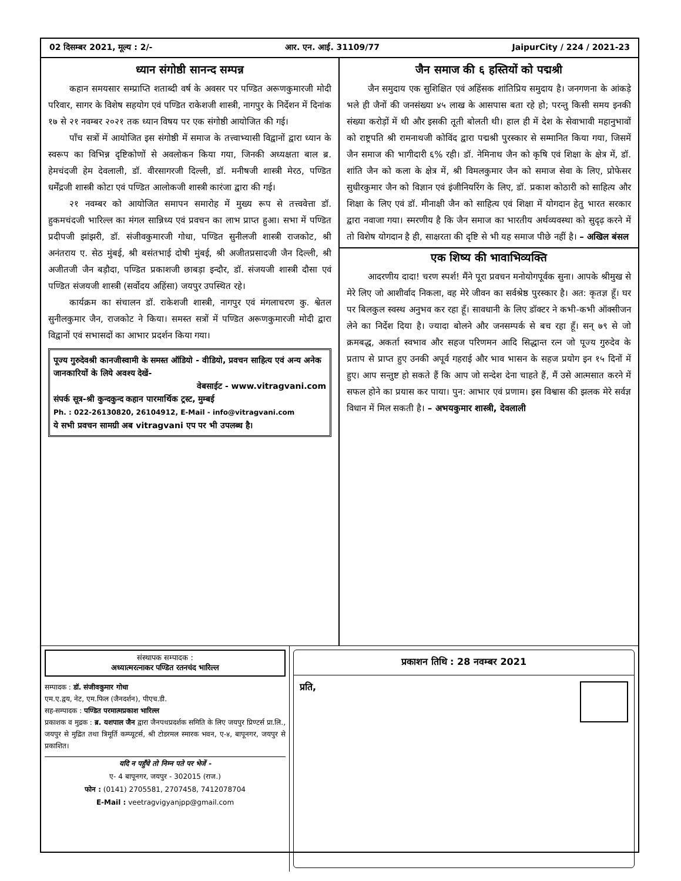02 दिसम्बर 2021, मूल्य : 2/- आर. एन. आई. 31109/77 JaipurCity / 224 / 2021-23
ध्यान संगोष्ठी सानन्द सम्पन्न
कहान समयसार सम्प्राप्ति शताब्दी वर्ष के अवसर पर पण्डित अरूणकुमारजी मोदी परिवार, सागर के विशेष सहयोग एवं पण्डित राकेशजी शास्त्री, नागपुर के निर्देशन में दिनांक १७ से २१ नवम्बर २०२१ तक ध्यान विषय पर एक संगोष्ठी आयोजित की गई।
पाँच सत्रों में आयोजित इस संगोष्ठी में समाज के तत्त्वाभ्यासी विद्वानों द्वारा ध्यान के स्वरूप का विभिन्न दृष्टिकोणों से अवलोकन किया गया, जिनकी अध्यक्षता बाल ब्र. हेमचंदजी हेम देवलाली, डॉ. वीरसागरजी दिल्ली, डॉ. मनीषजी शास्त्री मेरठ, पण्डित धर्मेंद्रजी शास्त्री कोटा एवं पण्डित आलोकजी शास्त्री कारंजा द्वारा की गई।
२१ नवम्बर को आयोजित समापन समारोह में मुख्य रूप से तत्त्ववेत्ता डॉ. हुकमचंदजी भारिल्ल का मंगल सान्निध्य एवं प्रवचन का लाभ प्राप्त हुआ। सभा में पण्डित प्रदीपजी झांझरी, डॉ. संजीवकुमारजी गोधा, पण्डित सुनीलजी शास्त्री राजकोट, श्री अनंतराय ए. सेठ मुंबई, श्री बसंतभाई दोषी मुंबई, श्री अजीतप्रसादजी जैन दिल्ली, श्री अजीतजी जैन बड़ौदा, पण्डित प्रकाशजी छाबड़ा इन्दौर, डॉ. संजयजी शास्त्री दौसा एवं पण्डित संजयजी शास्त्री (सर्वोदय अहिंसा) जयपुर उपस्थित रहे।
कार्यक्रम का संचालन डॉ. राकेशजी शास्त्री, नागपुर एवं मंगलाचरण कु. श्वेतल सुनीलकुमार जैन, राजकोट ने किया। समस्त सत्रों में पण्डित अरूणकुमारजी मोदी द्वारा विद्वानों एवं सभासदों का आभार प्रदर्शन किया गया।
पूज्य गुरुदेवश्री कानजीस्वामी के समस्त ऑडियो - वीडियो, प्रवचन साहित्य एवं अन्य अनेक जानकारियों के लिये अवश्य देखें-
वेबसाईट - www.vitragvani.com
संपर्क सूत्र-श्री कुन्दकुन्द कहान पारमार्थिक ट्रस्ट, मुम्बई
Ph. : 022-26130820, 26104912, E-Mail - info@vitragvani.com
ये सभी प्रवचन सामग्री अब vitragvani एप पर भी उपलब्ध है।
जैन समाज की ६ हस्तियों को पद्मश्री
जैन समुदाय एक सुशिक्षित एवं अहिंसक शांतिप्रिय समुदाय है। जनगणना के आंकड़े भले ही जैनों की जनसंख्या ४५ लाख के आसपास बता रहे हो; परन्तु किसी समय इनकी संख्या करोड़ों में थी और इसकी तूती बोलती थी। हाल ही में देश के सेवाभावी महानुभावों को राष्ट्रपति श्री रामनाथजी कोविंद द्वारा पद्मश्री पुरस्कार से सम्मानित किया गया, जिसमें जैन समाज की भागीदारी ६% रही। डॉ. नेमिनाथ जैन को कृषि एवं शिक्षा के क्षेत्र में, डॉ. शांति जैन को कला के क्षेत्र में, श्री विमलकुमार जैन को समाज सेवा के लिए, प्रोफेसर सुधीरकुमार जैन को विज्ञान एवं इंजीनियरिंग के लिए, डॉ. प्रकाश कोठारी को साहित्य और शिक्षा के लिए एवं डॉ. मीनाक्षी जैन को साहित्य एवं शिक्षा में योगदान हेतु भारत सरकार द्वारा नवाजा गया। स्मरणीय है कि जैन समाज का भारतीय अर्थव्यवस्था को सुदृढ़ करने में तो विशेष योगदान है ही, साक्षरता की दृष्टि से भी यह समाज पीछे नहीं है। – अखिल बंसल
एक शिष्य की भावाभिव्यक्ति
आदरणीय दादा! चरण स्पर्श! मैंने पूरा प्रवचन मनोयोगपूर्वक सुना। आपके श्रीमुख से मेरे लिए जो आशीर्वाद निकला, वह मेरे जीवन का सर्वश्रेष्ठ पुरस्कार है। अत: कृतज्ञ हूँ। घर पर बिलकुल स्वस्थ अनुभव कर रहा हूँ। सावधानी के लिए डॉक्टर ने कभी-कभी ऑक्सीजन लेने का निर्देश दिया है। ज्यादा बोलने और जनसम्पर्क से बच रहा हूँ। सन् ७९ से जो क्रमबद्ध, अकर्ता स्वभाव और सहज परिणमन आदि सिद्धान्त रत्न जो पूज्य गुरुदेव के प्रताप से प्राप्त हुए उनकी अपूर्व गहराई और भाव भासन के सहज प्रयोग इन १५ दिनों में हुए। आप सन्तुष्ट हो सकते हैं कि आप जो सन्देश देना चाहते हैं, मैं उसे आत्मसात करने में सफल होने का प्रयास कर पाया। पुन: आभार एवं प्रणाम। इस विश्वास की झलक मेरे सर्वज्ञ विधान में मिल सकती है। – अभयकुमार शास्त्री, देवलाली
संस्थापक सम्पादक :
अध्यात्मरत्नाकर पण्डित रतनचंद भारिल्ल
सम्पादक : डॉ. संजीवकुमार गोधा
एम.ए.द्वय, नेट, एम.फिल (जैनदर्शन), पीएच.डी.
सह-सम्पादक : पण्डित परमात्मप्रकाश भारिल्ल
प्रकाशक व मुद्रक : ब्र. यशपाल जैन द्वारा जैनपथप्रदर्शक समिति के लिए जयपुर प्रिण्टर्स प्रा.लि., जयपुर से मुद्रित तथा त्रिमूर्ति कम्प्यूटर्स, श्री टोडरमल स्मारक भवन, ए-४, बापूनगर, जयपुर से प्रकाशित।
यदि न पहुँचे तो निम्न पते पर भेजें -
ए- 4 बापूनगर, जयपुर - 302015 (राज.)
फोन : (0141) 2705581, 2707458, 7412078704
E-Mail : veetragvigyanjpp@gmail.com
प्रकाशन तिथि : 28 नवम्बर 2021
प्रति,